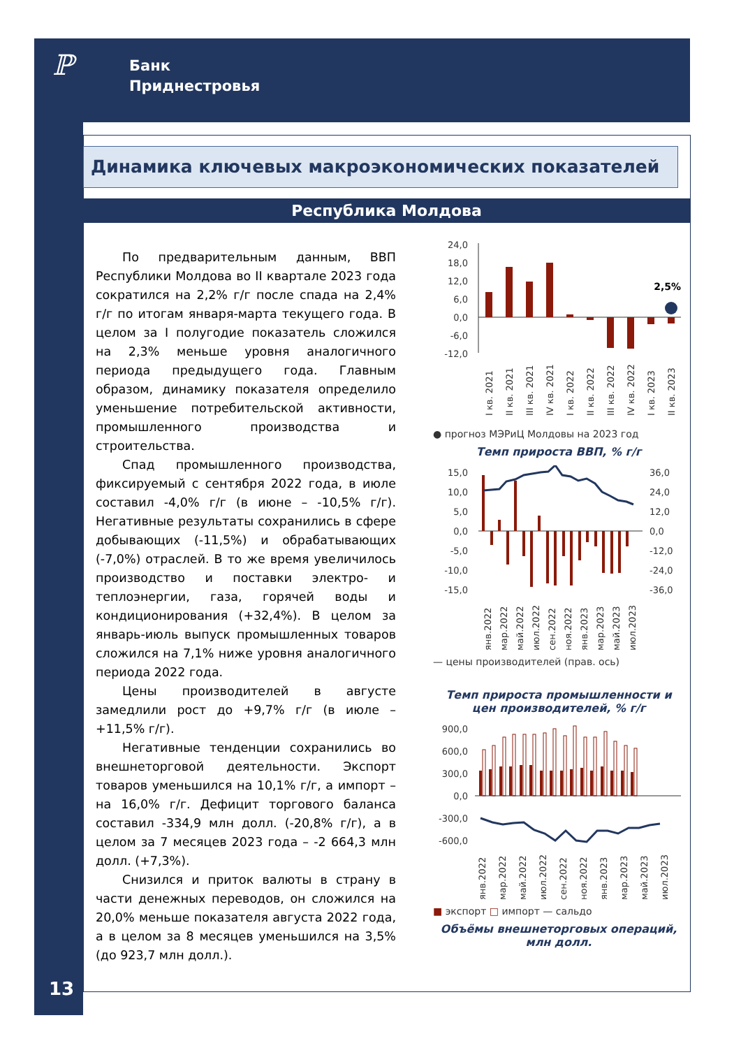ℙ
Банк
Приднестровья
Динамика ключевых макроэкономических показателей
Республика Молдова
По предварительным данным, ВВП Республики Молдова во II квартале 2023 года сократился на 2,2% г/г после спада на 2,4% г/г по итогам января-марта текущего года. В целом за I полугодие показатель сложился на 2,3% меньше уровня аналогичного периода предыдущего года. Главным образом, динамику показателя определило уменьшение потребительской активности, промышленного производства и строительства.
Спад промышленного производства, фиксируемый с сентября 2022 года, в июле составил -4,0% г/г (в июне – -10,5% г/г). Негативные результаты сохранились в сфере добывающих (-11,5%) и обрабатывающих (-7,0%) отраслей. В то же время увеличилось производство и поставки электро- и теплоэнергии, газа, горячей воды и кондиционирования (+32,4%). В целом за январь-июль выпуск промышленных товаров сложился на 7,1% ниже уровня аналогичного периода 2022 года.
Цены производителей в августе замедлили рост до +9,7% г/г (в июле – +11,5% г/г).
Негативные тенденции сохранились во внешнеторговой деятельности. Экспорт товаров уменьшился на 10,1% г/г, а импорт – на 16,0% г/г. Дефицит торгового баланса составил -334,9 млн долл. (-20,8% г/г), а в целом за 7 месяцев 2023 года – -2 664,3 млн долл. (+7,3%).
Снизился и приток валюты в страну в части денежных переводов, он сложился на 20,0% меньше показателя августа 2022 года, а в целом за 8 месяцев уменьшился на 3,5% (до 923,7 млн долл.).
24,0
18,0
12,0
6,0
0,0
-6,0
-12,0
2,5%
I кв. 2021
II кв. 2021
III кв. 2021
IV кв. 2021
I кв. 2022
II кв. 2022
III кв. 2022
IV кв. 2022
I кв. 2023
II кв. 2023
● прогноз МЭРиЦ Молдовы на 2023 год
Темп прироста ВВП, % г/г
15,0
10,0
5,0
0,0
-5,0
-10,0
-15,0
36,0
24,0
12,0
0,0
-12,0
-24,0
-36,0
янв.2022
мар.2022
май.2022
июл.2022
сен.2022
ноя.2022
янв.2023
мар.2023
май.2023
июл.2023
— цены производителей (прав. ось)
Темп прироста промышленности и цен производителей, % г/г
900,0
600,0
300,0
0,0
-300,0
-600,0
янв.2022
мар.2022
май.2022
июл.2022
сен.2022
ноя.2022
янв.2023
мар.2023
май.2023
июл.2023
■ экспорт □ импорт — сальдо
Объёмы внешнеторговых операций, млн долл.
13